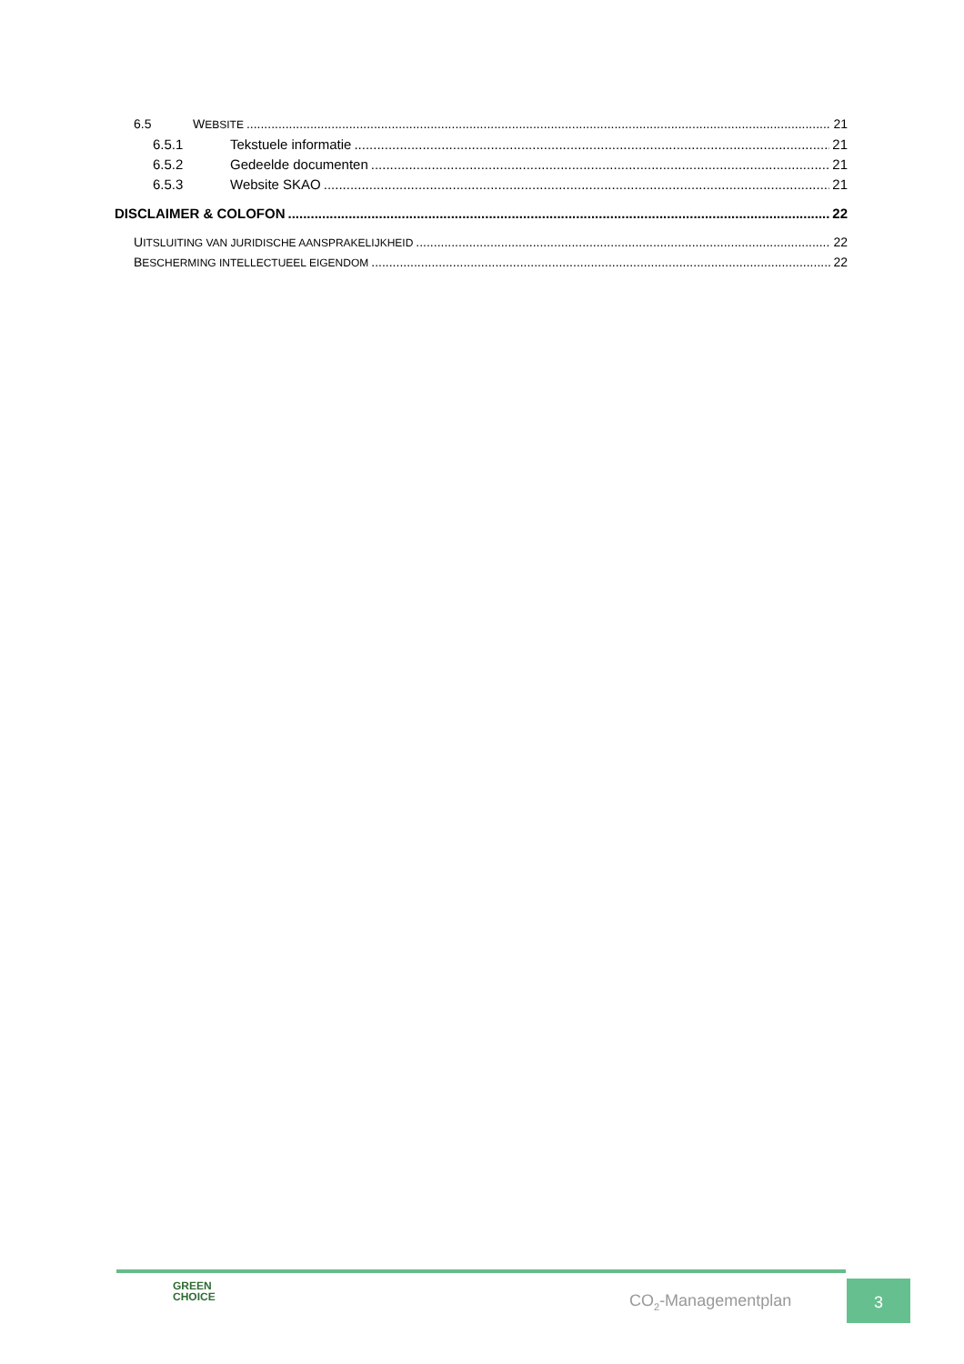6.5 WEBSITE 21
6.5.1 Tekstuele informatie 21
6.5.2 Gedeelde documenten 21
6.5.3 Website SKAO 21
DISCLAIMER & COLOFON 22
UITSLUITING VAN JURIDISCHE AANSPRAKELIJKHEID 22
BESCHERMING INTELLECTUEEL EIGENDOM 22
GREEN
CHOICE
CO<sub>2</sub>-Managementplan
3